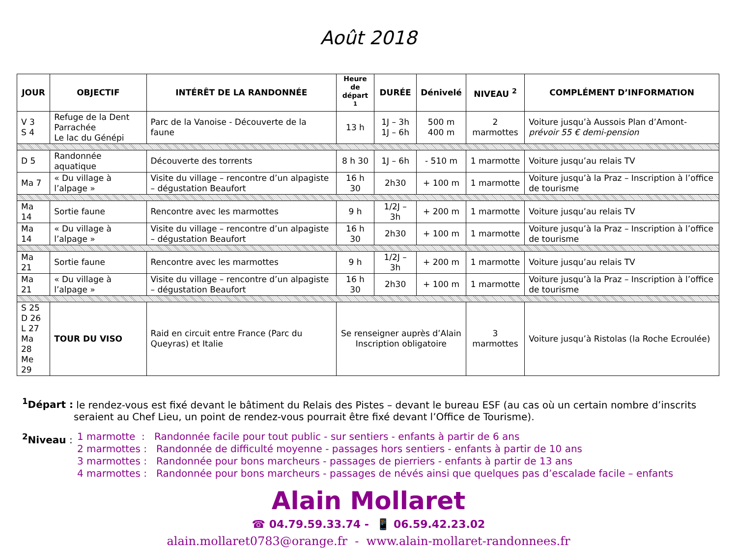Août 2018
| JOUR | OBJECTIF | INTÉRÊT DE LA RANDONNÉE | Heure de départ <sup>1</sup> | DURÉE | Dénivelé | NIVEAU <sup>2</sup> | COMPLÉMENT D’INFORMATION |
| --- | --- | --- | --- | --- | --- | --- | --- |
| V 3 S 4 | Refuge de la Dent Parrachée Le lac du Génépi | Parc de la Vanoise - Découverte de la faune | 13 h | 1J – 3h 1J – 6h | 500 m 400 m | 2 marmottes | Voiture jusqu’à Aussois Plan d’Amont- prévoir 55 € demi-pension |
| D 5 | Randonnée aquatique | Découverte des torrents | 8 h 30 | 1J – 6h | - 510 m | 1 marmotte | Voiture jusqu’au relais TV |
| Ma 7 | « Du village à l’alpage » | Visite du village – rencontre d’un alpagiste – dégustation Beaufort | 16 h 30 | 2h30 | + 100 m | 1 marmotte | Voiture jusqu’à la Praz – Inscription à l’office de tourisme |
| Ma 14 | Sortie faune | Rencontre avec les marmottes | 9 h | 1/2J – 3h | + 200 m | 1 marmotte | Voiture jusqu’au relais TV |
| Ma 14 | « Du village à l’alpage » | Visite du village – rencontre d’un alpagiste – dégustation Beaufort | 16 h 30 | 2h30 | + 100 m | 1 marmotte | Voiture jusqu’à la Praz – Inscription à l’office de tourisme |
| Ma 21 | Sortie faune | Rencontre avec les marmottes | 9 h | 1/2J – 3h | + 200 m | 1 marmotte | Voiture jusqu’au relais TV |
| Ma 21 | « Du village à l’alpage » | Visite du village – rencontre d’un alpagiste – dégustation Beaufort | 16 h 30 | 2h30 | + 100 m | 1 marmotte | Voiture jusqu’à la Praz – Inscription à l’office de tourisme |
| S 25 D 26 L 27 Ma 28 Me 29 | TOUR DU VISO | Raid en circuit entre France (Parc du Queyras) et Italie | Se renseigner auprès d’Alain Inscription obligatoire | | | 3 marmottes | Voiture jusqu’à Ristolas (la Roche Ecroulée) |
<sup>1</sup> Départ : le rendez-vous est fixé devant le bâtiment du Relais des Pistes – devant le bureau ESF (au cas où un certain nombre d’inscrits seraient au Chef Lieu, un point de rendez-vous pourrait être fixé devant l’Office de Tourisme).
<sup>2</sup> Niveau :
1 marmotte : Randonnée facile pour tout public - sur sentiers - enfants à partir de 6 ans
2 marmottes : Randonnée de difficulté moyenne - passages hors sentiers - enfants à partir de 10 ans
3 marmottes : Randonnée pour bons marcheurs - passages de pierriers - enfants à partir de 13 ans
4 marmottes : Randonnée pour bons marcheurs - passages de névés ainsi que quelques pas d’escalade facile – enfants
Alain Mollaret
☎ 04.79.59.33.74 - 📱 06.59.42.23.02
alain.mollaret0783@orange.fr - www.alain-mollaret-randonnees.fr